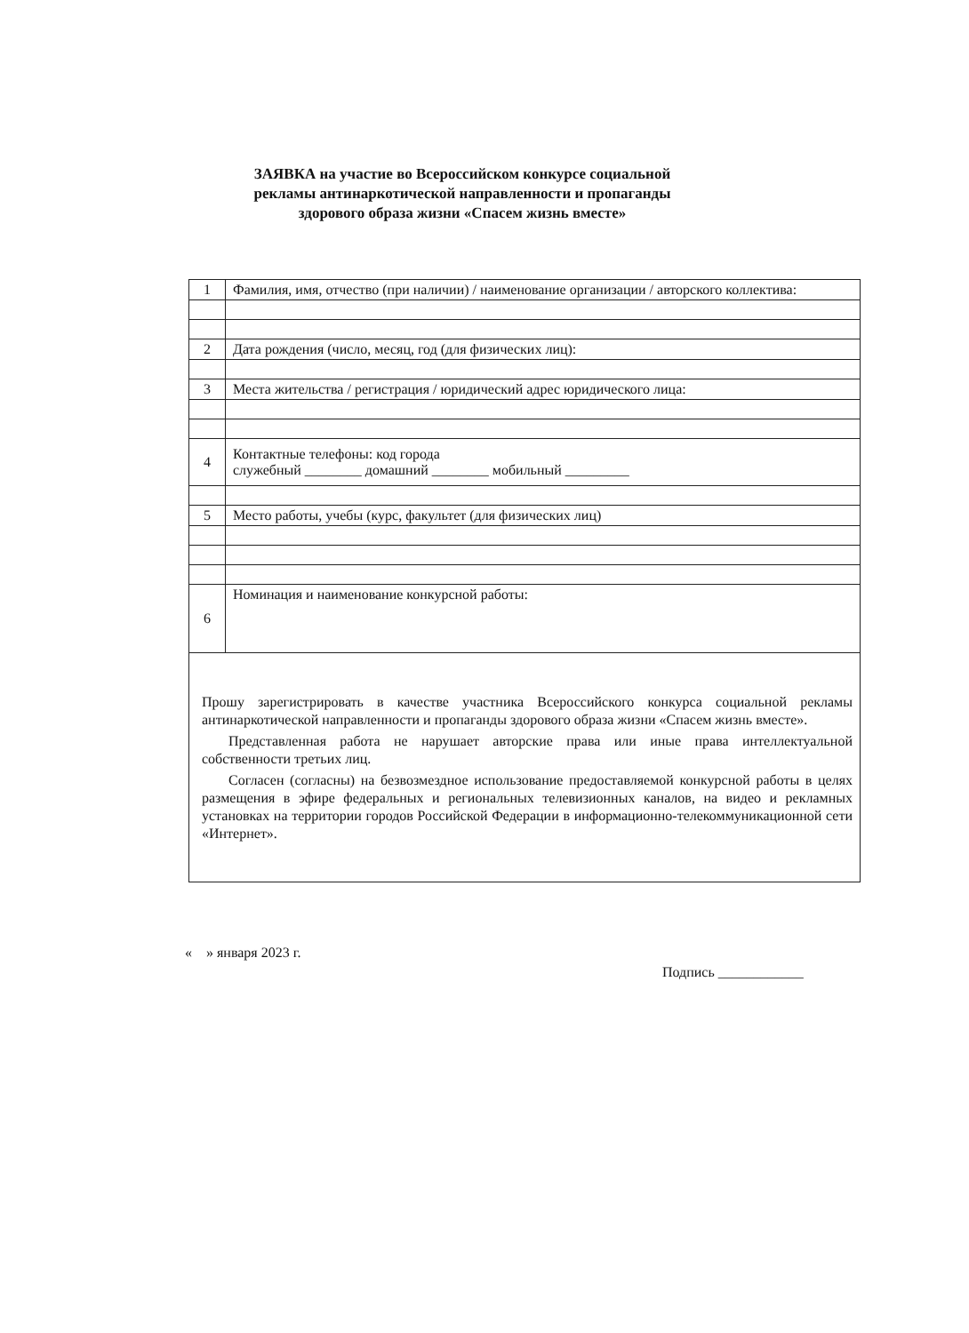ЗАЯВКА на участие во Всероссийском конкурсе социальной рекламы антинаркотической направленности и пропаганды здорового образа жизни «Спасем жизнь вместе»
| 1 | Фамилия, имя, отчество (при наличии) / наименование организации / авторского коллектива: |
| 2 | Дата рождения (число, месяц, год (для физических лиц): |
| 3 | Места жительства / регистрация / юридический адрес юридического лица: |
| 4 | Контактные телефоны: код города служебный ________ домашний ________ мобильный _________ |
| 5 | Место работы, учебы (курс, факультет (для физических лиц) |
| 6 | Номинация и наименование конкурсной работы: |
Прошу зарегистрировать в качестве участника Всероссийского конкурса социальной рекламы антинаркотической направленности и пропаганды здорового образа жизни «Спасем жизнь вместе».
Представленная работа не нарушает авторские права или иные права интеллектуальной собственности третьих лиц.
Согласен (согласны) на безвозмездное использование предоставляемой конкурсной работы в целях размещения в эфире федеральных и региональных телевизионных каналов, на видео и рекламных установках на территории городов Российской Федерации в информационно-телекоммуникационной сети «Интернет».
« » января 2023 г.
Подпись ____________